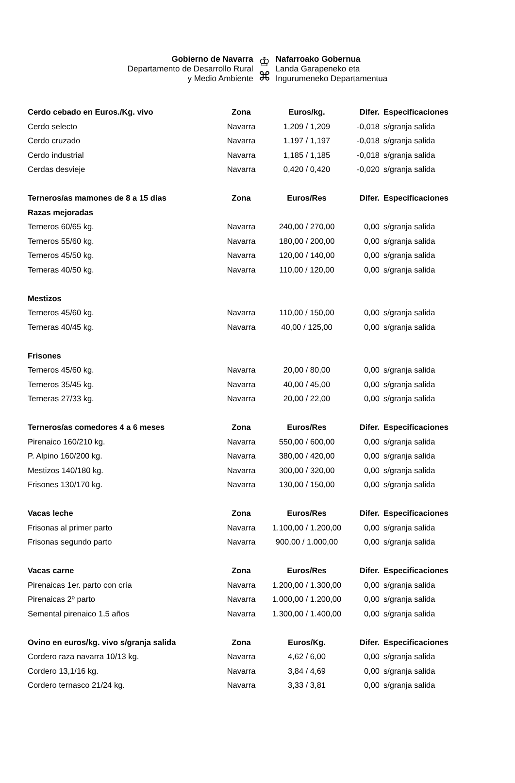Gobierno de Navarra
Departamento de Desarrollo Rural
y Medio Ambiente
♔
⌘
Nafarroako Gobernua
Landa Garapeneko eta
Ingurumeneko Departamentua
| Cerdo cebado en Euros./Kg. vivo | Zona | Euros/kg. | Difer. | Especificaciones |
| --- | --- | --- | --- | --- |
| Cerdo selecto | Navarra | 1,209 / 1,209 | -0,018 | s/granja salida |
| Cerdo cruzado | Navarra | 1,197 / 1,197 | -0,018 | s/granja salida |
| Cerdo industrial | Navarra | 1,185 / 1,185 | -0,018 | s/granja salida |
| Cerdas desvieje | Navarra | 0,420 / 0,420 | -0,020 | s/granja salida |
| Terneros/as mamones de 8 a 15 días | Zona | Euros/Res | Difer. | Especificaciones |
| Razas mejoradas | | | | |
| Terneros 60/65 kg. | Navarra | 240,00 / 270,00 | 0,00 | s/granja salida |
| Terneros 55/60 kg. | Navarra | 180,00 / 200,00 | 0,00 | s/granja salida |
| Terneros 45/50 kg. | Navarra | 120,00 / 140,00 | 0,00 | s/granja salida |
| Terneras 40/50 kg. | Navarra | 110,00 / 120,00 | 0,00 | s/granja salida |
| Mestizos | | | | |
| Terneros 45/60 kg. | Navarra | 110,00 / 150,00 | 0,00 | s/granja salida |
| Terneras 40/45 kg. | Navarra | 40,00 / 125,00 | 0,00 | s/granja salida |
| Frisones | | | | |
| Terneros 45/60 kg. | Navarra | 20,00 / 80,00 | 0,00 | s/granja salida |
| Terneros 35/45 kg. | Navarra | 40,00 / 45,00 | 0,00 | s/granja salida |
| Terneras 27/33 kg. | Navarra | 20,00 / 22,00 | 0,00 | s/granja salida |
| Terneros/as comedores 4 a 6 meses | Zona | Euros/Res | Difer. | Especificaciones |
| Pirenaico 160/210 kg. | Navarra | 550,00 / 600,00 | 0,00 | s/granja salida |
| P. Alpino 160/200 kg. | Navarra | 380,00 / 420,00 | 0,00 | s/granja salida |
| Mestizos 140/180 kg. | Navarra | 300,00 / 320,00 | 0,00 | s/granja salida |
| Frisones 130/170 kg. | Navarra | 130,00 / 150,00 | 0,00 | s/granja salida |
| Vacas leche | Zona | Euros/Res | Difer. | Especificaciones |
| Frisonas al primer parto | Navarra | 1.100,00 / 1.200,00 | 0,00 | s/granja salida |
| Frisonas segundo parto | Navarra | 900,00 / 1.000,00 | 0,00 | s/granja salida |
| Vacas carne | Zona | Euros/Res | Difer. | Especificaciones |
| Pirenaicas 1er. parto con cría | Navarra | 1.200,00 / 1.300,00 | 0,00 | s/granja salida |
| Pirenaicas 2º parto | Navarra | 1.000,00 / 1.200,00 | 0,00 | s/granja salida |
| Semental pirenaico 1,5 años | Navarra | 1.300,00 / 1.400,00 | 0,00 | s/granja salida |
| Ovino en euros/kg. vivo s/granja salida | Zona | Euros/Kg. | Difer. | Especificaciones |
| Cordero raza navarra 10/13 kg. | Navarra | 4,62 / 6,00 | 0,00 | s/granja salida |
| Cordero 13,1/16 kg. | Navarra | 3,84 / 4,69 | 0,00 | s/granja salida |
| Cordero ternasco 21/24 kg. | Navarra | 3,33 / 3,81 | 0,00 | s/granja salida |